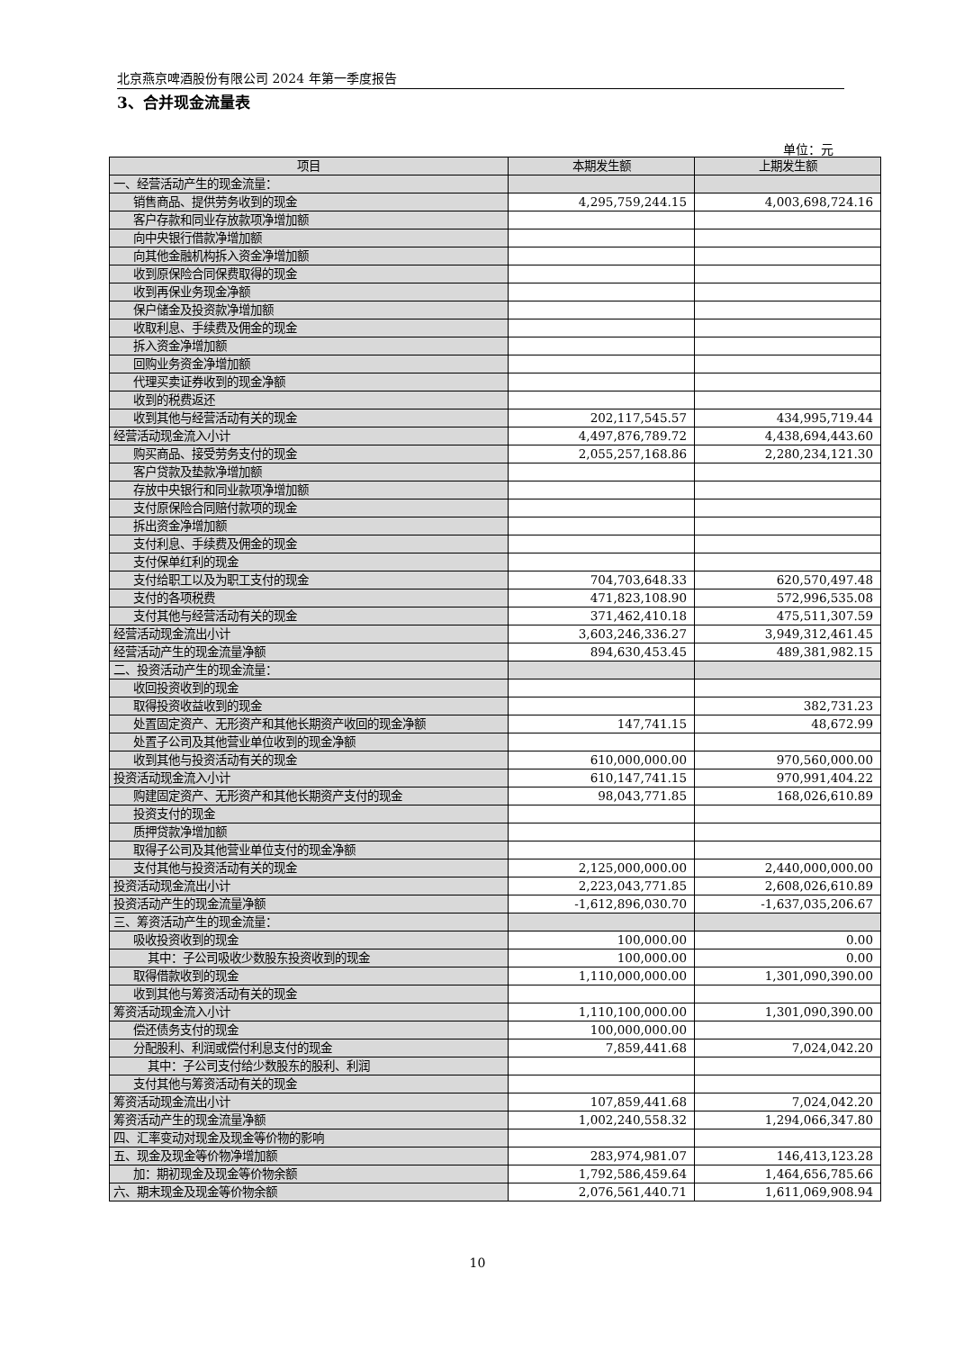北京燕京啤酒股份有限公司 2024 年第一季度报告
3、合并现金流量表
单位：元
| 项目 | 本期发生额 | 上期发生额 |
| --- | --- | --- |
| 一、经营活动产生的现金流量： | | |
| 销售商品、提供劳务收到的现金 | 4,295,759,244.15 | 4,003,698,724.16 |
| 客户存款和同业存放款项净增加额 | | |
| 向中央银行借款净增加额 | | |
| 向其他金融机构拆入资金净增加额 | | |
| 收到原保险合同保费取得的现金 | | |
| 收到再保业务现金净额 | | |
| 保户储金及投资款净增加额 | | |
| 收取利息、手续费及佣金的现金 | | |
| 拆入资金净增加额 | | |
| 回购业务资金净增加额 | | |
| 代理买卖证券收到的现金净额 | | |
| 收到的税费返还 | | |
| 收到其他与经营活动有关的现金 | 202,117,545.57 | 434,995,719.44 |
| 经营活动现金流入小计 | 4,497,876,789.72 | 4,438,694,443.60 |
| 购买商品、接受劳务支付的现金 | 2,055,257,168.86 | 2,280,234,121.30 |
| 客户贷款及垫款净增加额 | | |
| 存放中央银行和同业款项净增加额 | | |
| 支付原保险合同赔付款项的现金 | | |
| 拆出资金净增加额 | | |
| 支付利息、手续费及佣金的现金 | | |
| 支付保单红利的现金 | | |
| 支付给职工以及为职工支付的现金 | 704,703,648.33 | 620,570,497.48 |
| 支付的各项税费 | 471,823,108.90 | 572,996,535.08 |
| 支付其他与经营活动有关的现金 | 371,462,410.18 | 475,511,307.59 |
| 经营活动现金流出小计 | 3,603,246,336.27 | 3,949,312,461.45 |
| 经营活动产生的现金流量净额 | 894,630,453.45 | 489,381,982.15 |
| 二、投资活动产生的现金流量： | | |
| 收回投资收到的现金 | | |
| 取得投资收益收到的现金 | | 382,731.23 |
| 处置固定资产、无形资产和其他长期资产收回的现金净额 | 147,741.15 | 48,672.99 |
| 处置子公司及其他营业单位收到的现金净额 | | |
| 收到其他与投资活动有关的现金 | 610,000,000.00 | 970,560,000.00 |
| 投资活动现金流入小计 | 610,147,741.15 | 970,991,404.22 |
| 购建固定资产、无形资产和其他长期资产支付的现金 | 98,043,771.85 | 168,026,610.89 |
| 投资支付的现金 | | |
| 质押贷款净增加额 | | |
| 取得子公司及其他营业单位支付的现金净额 | | |
| 支付其他与投资活动有关的现金 | 2,125,000,000.00 | 2,440,000,000.00 |
| 投资活动现金流出小计 | 2,223,043,771.85 | 2,608,026,610.89 |
| 投资活动产生的现金流量净额 | -1,612,896,030.70 | -1,637,035,206.67 |
| 三、筹资活动产生的现金流量： | | |
| 吸收投资收到的现金 | 100,000.00 | 0.00 |
| 其中：子公司吸收少数股东投资收到的现金 | 100,000.00 | 0.00 |
| 取得借款收到的现金 | 1,110,000,000.00 | 1,301,090,390.00 |
| 收到其他与筹资活动有关的现金 | | |
| 筹资活动现金流入小计 | 1,110,100,000.00 | 1,301,090,390.00 |
| 偿还债务支付的现金 | 100,000,000.00 | |
| 分配股利、利润或偿付利息支付的现金 | 7,859,441.68 | 7,024,042.20 |
| 其中：子公司支付给少数股东的股利、利润 | | |
| 支付其他与筹资活动有关的现金 | | |
| 筹资活动现金流出小计 | 107,859,441.68 | 7,024,042.20 |
| 筹资活动产生的现金流量净额 | 1,002,240,558.32 | 1,294,066,347.80 |
| 四、汇率变动对现金及现金等价物的影响 | | |
| 五、现金及现金等价物净增加额 | 283,974,981.07 | 146,413,123.28 |
| 加：期初现金及现金等价物余额 | 1,792,586,459.64 | 1,464,656,785.66 |
| 六、期末现金及现金等价物余额 | 2,076,561,440.71 | 1,611,069,908.94 |
10